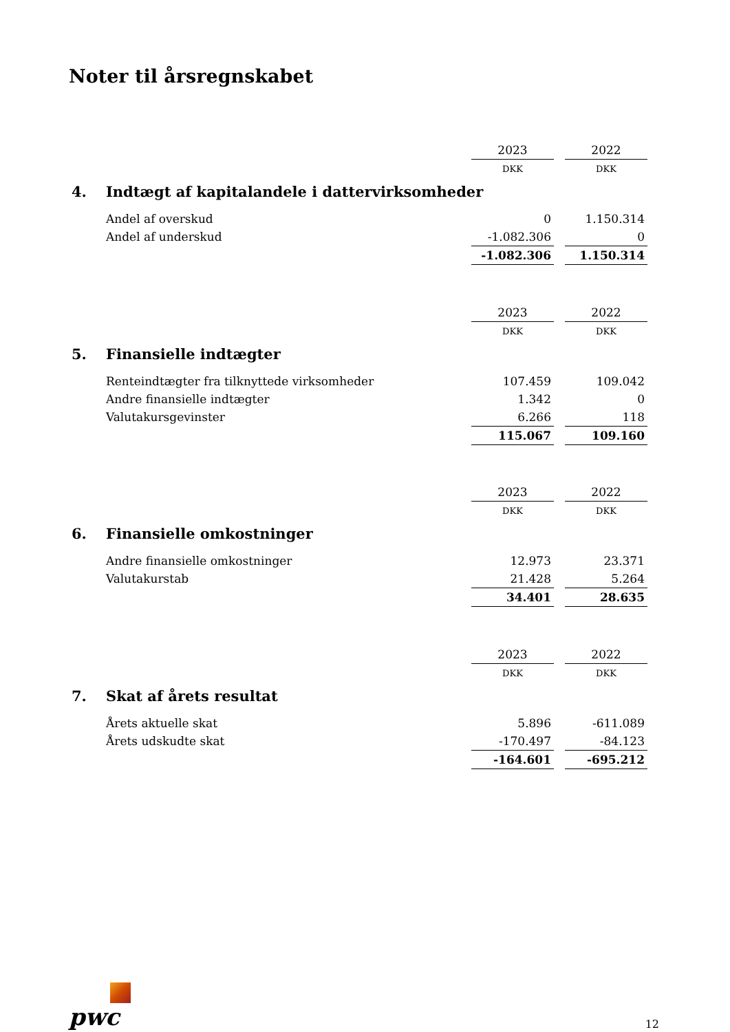Noter til årsregnskabet
| | | 2023 | | 2022 |
| | | DKK | | DKK |
| 4. | Indtægt af kapitalandele i dattervirksomheder | | | |
| | Andel af overskud | 0 | | 1.150.314 |
| | Andel af underskud | -1.082.306 | | 0 |
| | | -1.082.306 | | 1.150.314 |
| | | 2023 | | 2022 |
| | | DKK | | DKK |
| 5. | Finansielle indtægter | | | |
| | Renteindtægter fra tilknyttede virksomheder | 107.459 | | 109.042 |
| | Andre finansielle indtægter | 1.342 | | 0 |
| | Valutakursgevinster | 6.266 | | 118 |
| | | 115.067 | | 109.160 |
| | | 2023 | | 2022 |
| | | DKK | | DKK |
| 6. | Finansielle omkostninger | | | |
| | Andre finansielle omkostninger | 12.973 | | 23.371 |
| | Valutakurstab | 21.428 | | 5.264 |
| | | 34.401 | | 28.635 |
| | | 2023 | | 2022 |
| | | DKK | | DKK |
| 7. | Skat af årets resultat | | | |
| | Årets aktuelle skat | 5.896 | | -611.089 |
| | Årets udskudte skat | -170.497 | | -84.123 |
| | | -164.601 | | -695.212 |
pwc
12